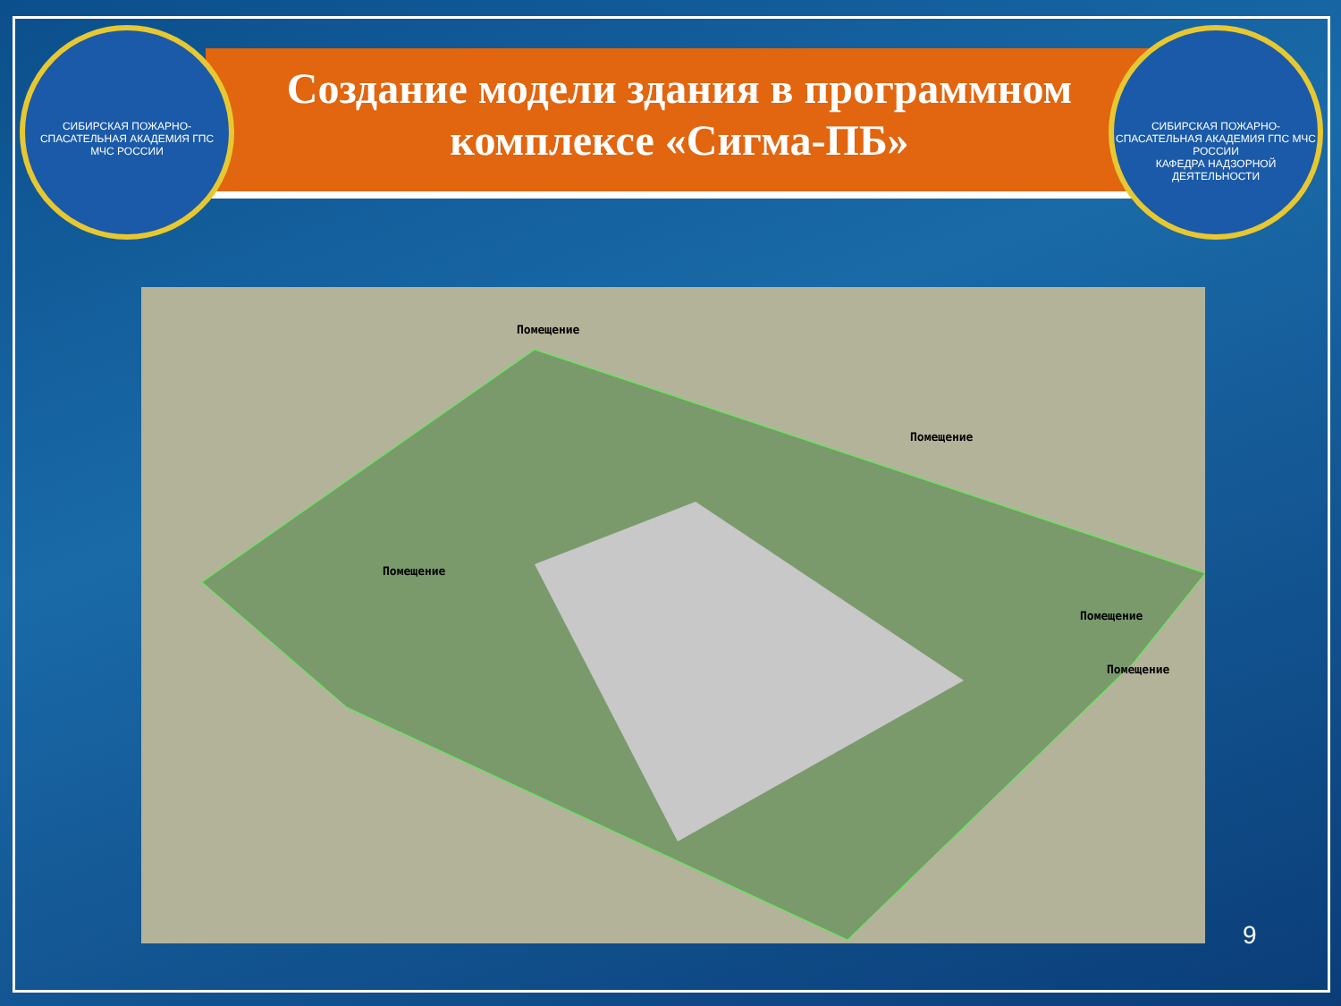СИБИРСКАЯ ПОЖАРНО-СПАСАТЕЛЬНАЯ АКАДЕМИЯ ГПС
МЧС РОССИИ
Создание модели здания в программном комплексе «Сигма-ПБ»
СИБИРСКАЯ ПОЖАРНО-СПАСАТЕЛЬНАЯ АКАДЕМИЯ ГПС МЧС РОССИИ
КАФЕДРА НАДЗОРНОЙ ДЕЯТЕЛЬНОСТИ
Помещение
Помещение
Помещение
Помещение
Помещение
9